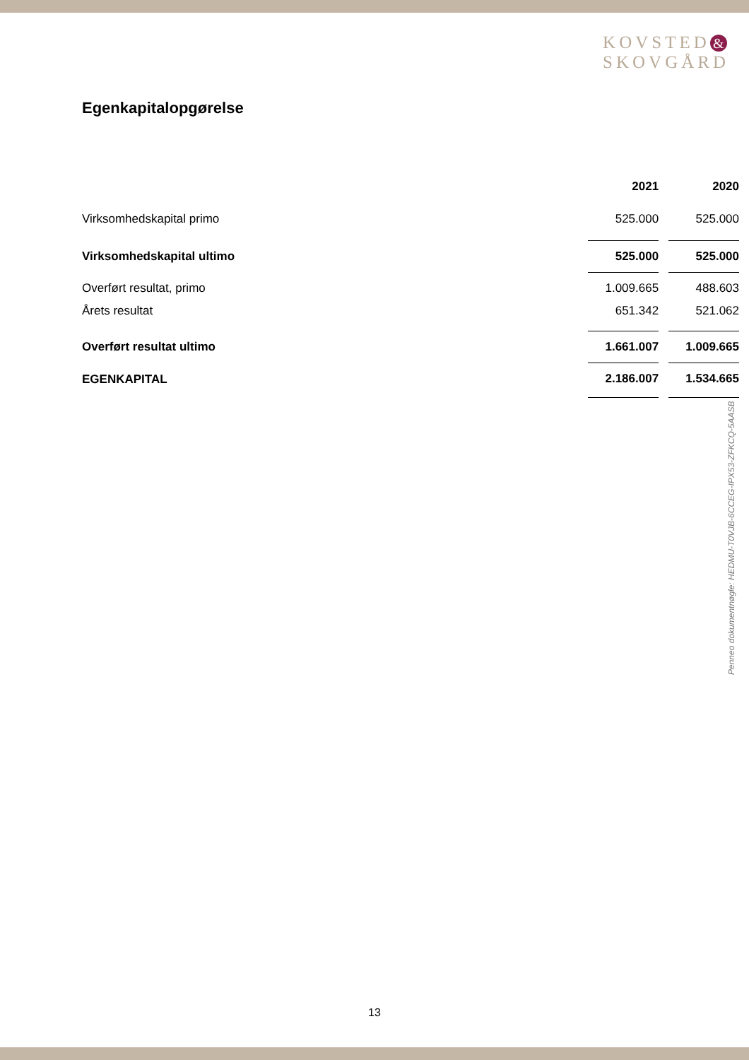KOVSTED &
SKOVGÅRD
Egenkapitalopgørelse
| | 2021 | 2020 |
| --- | --- | --- |
| Virksomhedskapital primo | 525.000 | 525.000 |
| Virksomhedskapital ultimo | 525.000 | 525.000 |
| Overført resultat, primo | 1.009.665 | 488.603 |
| Årets resultat | 651.342 | 521.062 |
| Overført resultat ultimo | 1.661.007 | 1.009.665 |
| EGENKAPITAL | 2.186.007 | 1.534.665 |
Penneo dokumentnøgle: HEDMU-T0VJB-6CCEG-IPX53-ZFKCQ-5AASB
13